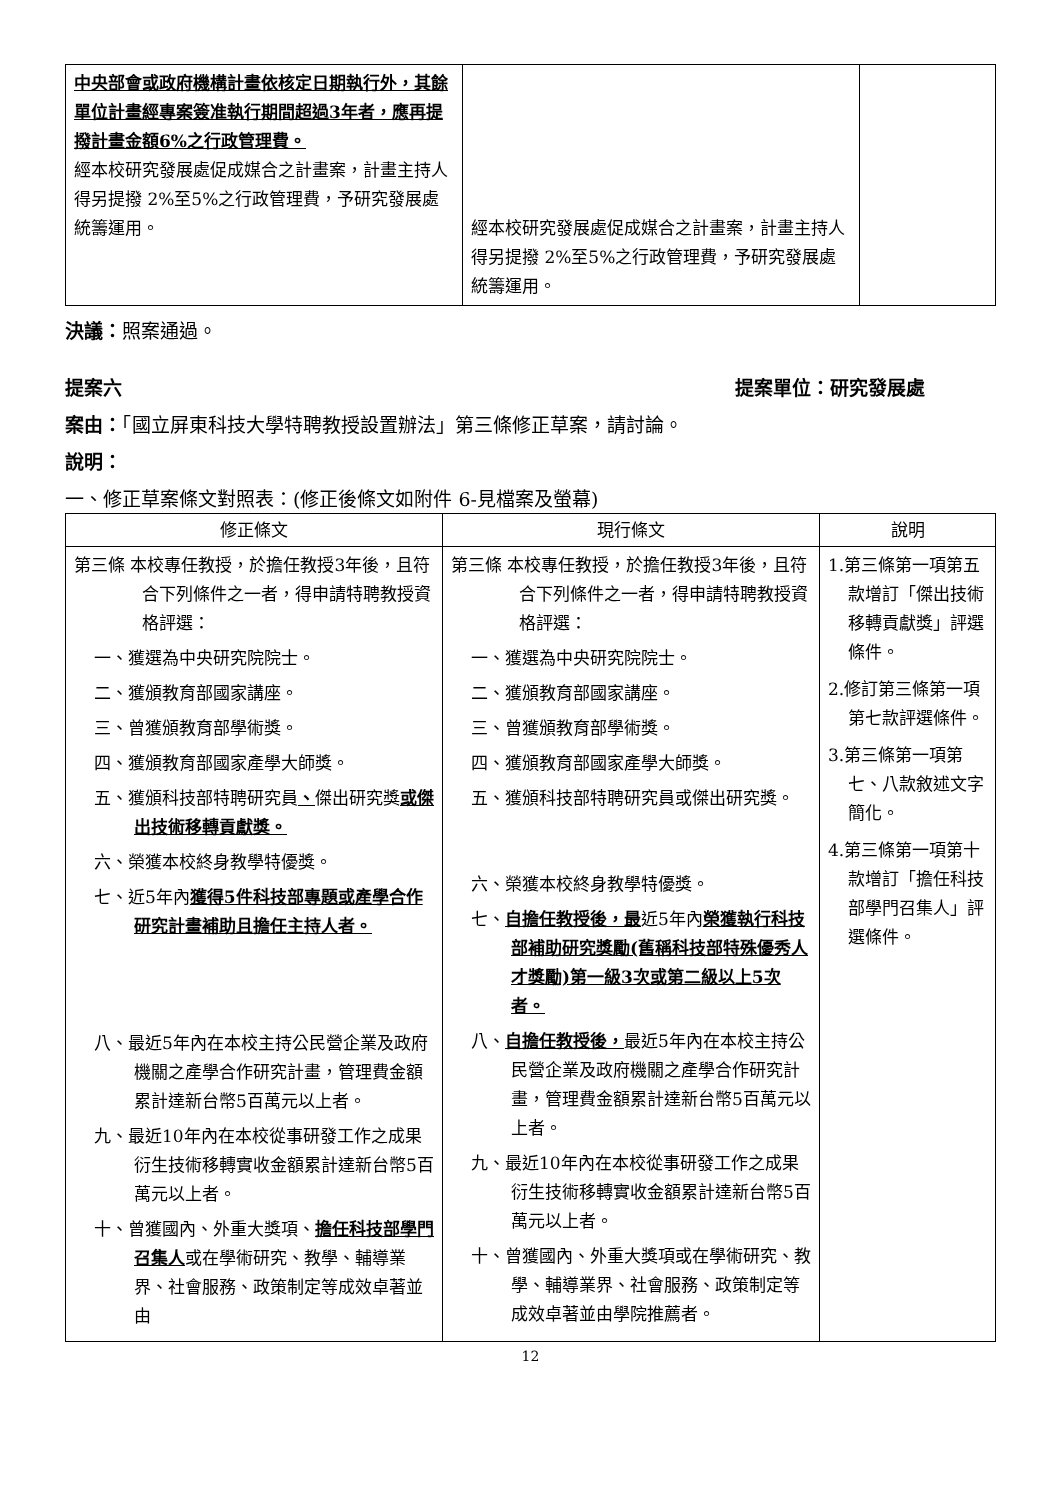| 中央部會或政府機構計畫依核定日期執行外，其餘單位計畫經專案簽准執行期間超過3年者，應再提撥計畫金額6%之行政管理費。 經本校研究發展處促成媒合之計畫案，計畫主持人得另提撥 2%至5%之行政管理費，予研究發展處統籌運用。 | 經本校研究發展處促成媒合之計畫案，計畫主持人得另提撥 2%至5%之行政管理費，予研究發展處統籌運用。 | |
決議：照案通過。
提案六 提案單位：研究發展處
案由：「國立屏東科技大學特聘教授設置辦法」第三條修正草案，請討論。
說明：
一、修正草案條文對照表：(修正後條文如附件 6-見檔案及螢幕)
| 修正條文 | 現行條文 | 說明 |
| --- | --- | --- |
| 第三條 本校專任教授，於擔任教授3年後，且符合下列條件之一者，得申請特聘教授資格評選： 一、獲選為中央研究院院士。 二、獲頒教育部國家講座。 三、曾獲頒教育部學術獎。 四、獲頒教育部國家產學大師獎。 五、獲頒科技部特聘研究員 、 傑出研究獎 或傑出技術移轉貢獻獎。 六、榮獲本校終身教學特優獎。 七、近5年內 獲得5件科技部專題或產學合作研究計畫補助且擔任主持人者。 八、最近5年內在本校主持公民營企業及政府機關之產學合作研究計畫，管理費金額累計達新台幣5百萬元以上者。 九、最近10年內在本校從事研發工作之成果衍生技術移轉實收金額累計達新台幣5百萬元以上者。 十、曾獲國內、外重大獎項、 擔任科技部學門召集人 或在學術研究、教學、輔導業界、社會服務、政策制定等成效卓著並由 | 第三條 本校專任教授，於擔任教授3年後，且符合下列條件之一者，得申請特聘教授資格評選： 一、獲選為中央研究院院士。 二、獲頒教育部國家講座。 三、曾獲頒教育部學術獎。 四、獲頒教育部國家產學大師獎。 五、獲頒科技部特聘研究員或傑出研究獎。 六、榮獲本校終身教學特優獎。 七、 自擔任教授後，最 近5年內 榮獲執行科技部補助研究獎勵(舊稱科技部特殊優秀人才獎勵)第一級3次或第二級以上5次者。 八、 自擔任教授後， 最近5年內在本校主持公民營企業及政府機關之產學合作研究計畫，管理費金額累計達新台幣5百萬元以上者。 九、最近10年內在本校從事研發工作之成果衍生技術移轉實收金額累計達新台幣5百萬元以上者。 十、曾獲國內、外重大獎項或在學術研究、教學、輔導業界、社會服務、政策制定等成效卓著並由學院推薦者。 | 1.第三條第一項第五款增訂「傑出技術移轉貢獻獎」評選條件。 2.修訂第三條第一項第七款評選條件。 3.第三條第一項第七、八款敘述文字簡化。 4.第三條第一項第十款增訂「擔任科技部學門召集人」評選條件。 |
12